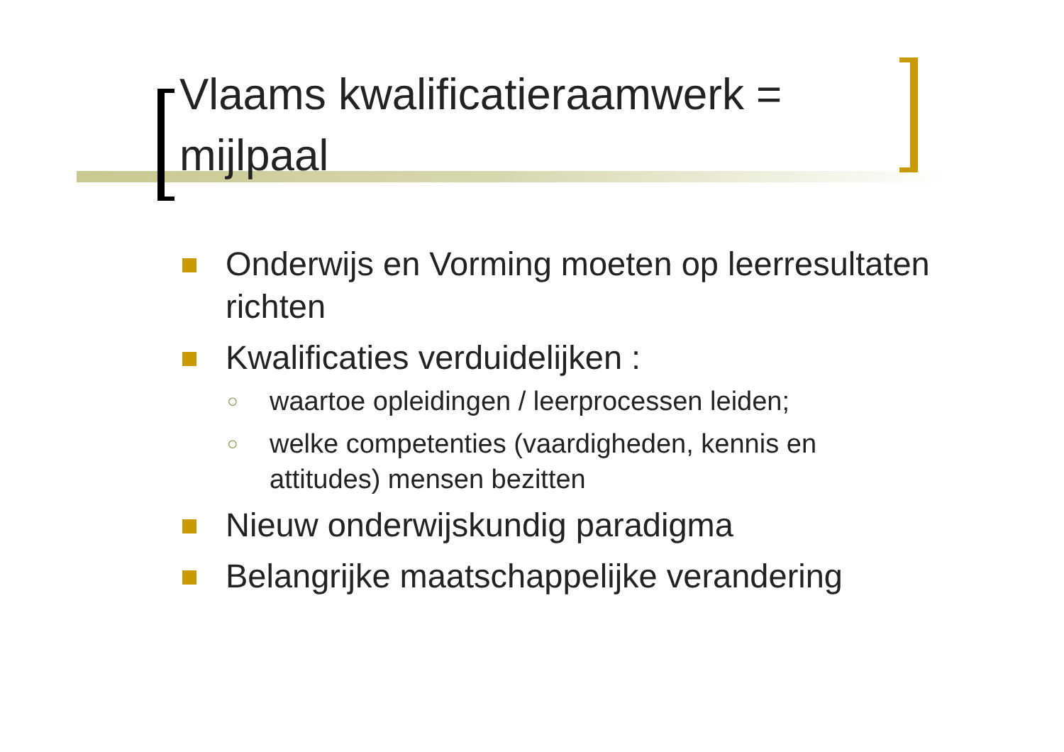Vlaams kwalificatieraamwerk = mijlpaal
Onderwijs en Vorming moeten op leerresultaten richten
Kwalificaties verduidelijken :
○ waartoe opleidingen / leerprocessen leiden;
○ welke competenties (vaardigheden, kennis en attitudes) mensen bezitten
Nieuw onderwijskundig paradigma
Belangrijke maatschappelijke verandering